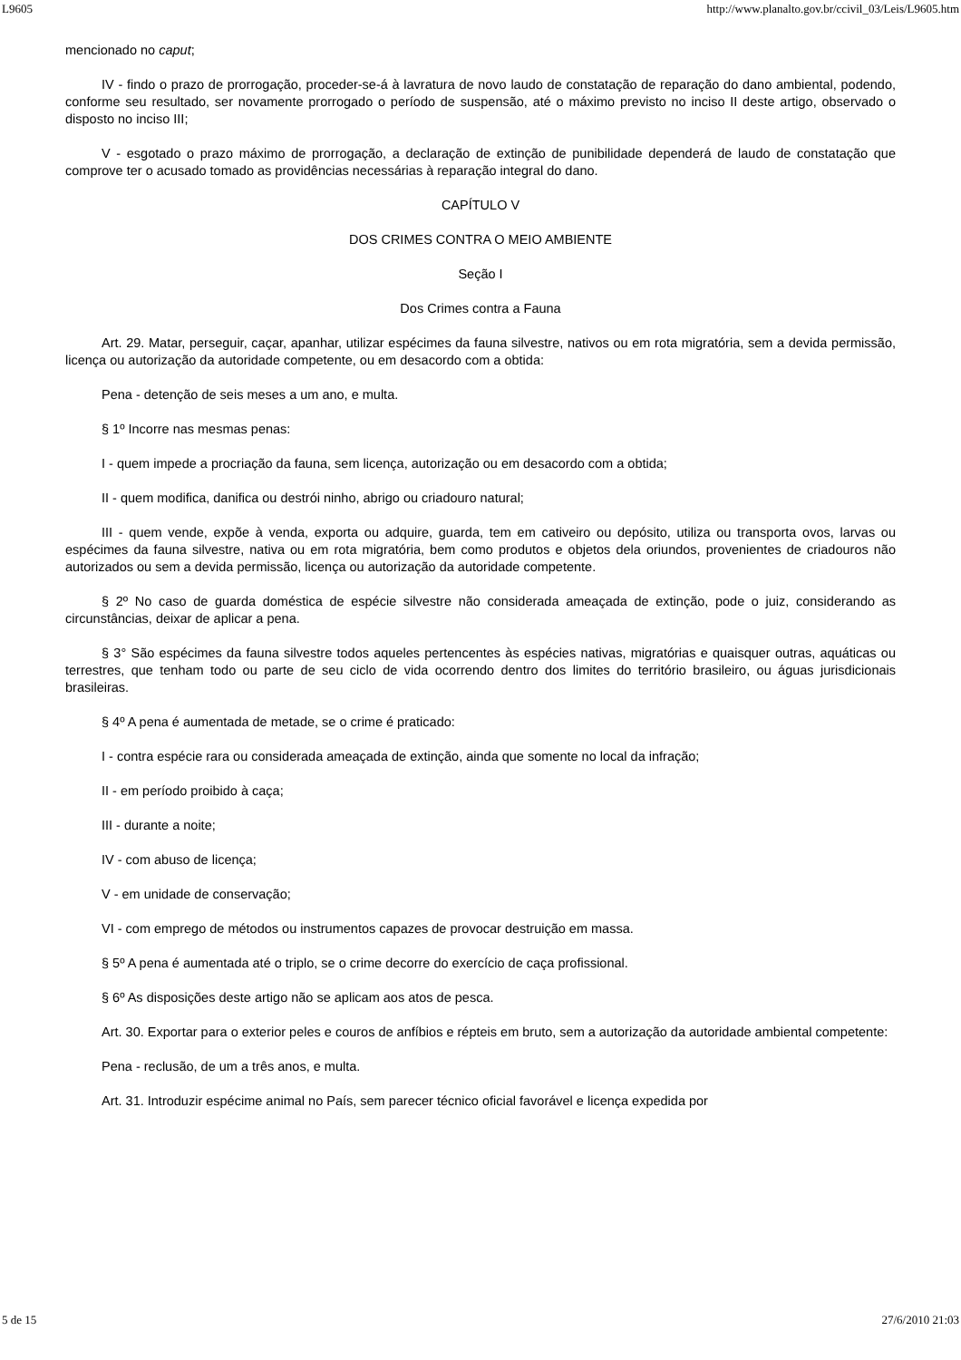L9605 http://www.planalto.gov.br/ccivil_03/Leis/L9605.htm
mencionado no caput;
IV - findo o prazo de prorrogação, proceder-se-á à lavratura de novo laudo de constatação de reparação do dano ambiental, podendo, conforme seu resultado, ser novamente prorrogado o período de suspensão, até o máximo previsto no inciso II deste artigo, observado o disposto no inciso III;
V - esgotado o prazo máximo de prorrogação, a declaração de extinção de punibilidade dependerá de laudo de constatação que comprove ter o acusado tomado as providências necessárias à reparação integral do dano.
CAPÍTULO V
DOS CRIMES CONTRA O MEIO AMBIENTE
Seção I
Dos Crimes contra a Fauna
Art. 29. Matar, perseguir, caçar, apanhar, utilizar espécimes da fauna silvestre, nativos ou em rota migratória, sem a devida permissão, licença ou autorização da autoridade competente, ou em desacordo com a obtida:
Pena - detenção de seis meses a um ano, e multa.
§ 1º Incorre nas mesmas penas:
I - quem impede a procriação da fauna, sem licença, autorização ou em desacordo com a obtida;
II - quem modifica, danifica ou destrói ninho, abrigo ou criadouro natural;
III - quem vende, expõe à venda, exporta ou adquire, guarda, tem em cativeiro ou depósito, utiliza ou transporta ovos, larvas ou espécimes da fauna silvestre, nativa ou em rota migratória, bem como produtos e objetos dela oriundos, provenientes de criadouros não autorizados ou sem a devida permissão, licença ou autorização da autoridade competente.
§ 2º No caso de guarda doméstica de espécie silvestre não considerada ameaçada de extinção, pode o juiz, considerando as circunstâncias, deixar de aplicar a pena.
§ 3° São espécimes da fauna silvestre todos aqueles pertencentes às espécies nativas, migratórias e quaisquer outras, aquáticas ou terrestres, que tenham todo ou parte de seu ciclo de vida ocorrendo dentro dos limites do território brasileiro, ou águas jurisdicionais brasileiras.
§ 4º A pena é aumentada de metade, se o crime é praticado:
I - contra espécie rara ou considerada ameaçada de extinção, ainda que somente no local da infração;
II - em período proibido à caça;
III - durante a noite;
IV - com abuso de licença;
V - em unidade de conservação;
VI - com emprego de métodos ou instrumentos capazes de provocar destruição em massa.
§ 5º A pena é aumentada até o triplo, se o crime decorre do exercício de caça profissional.
§ 6º As disposições deste artigo não se aplicam aos atos de pesca.
Art. 30. Exportar para o exterior peles e couros de anfíbios e répteis em bruto, sem a autorização da autoridade ambiental competente:
Pena - reclusão, de um a três anos, e multa.
Art. 31. Introduzir espécime animal no País, sem parecer técnico oficial favorável e licença expedida por
5 de 15 27/6/2010 21:03